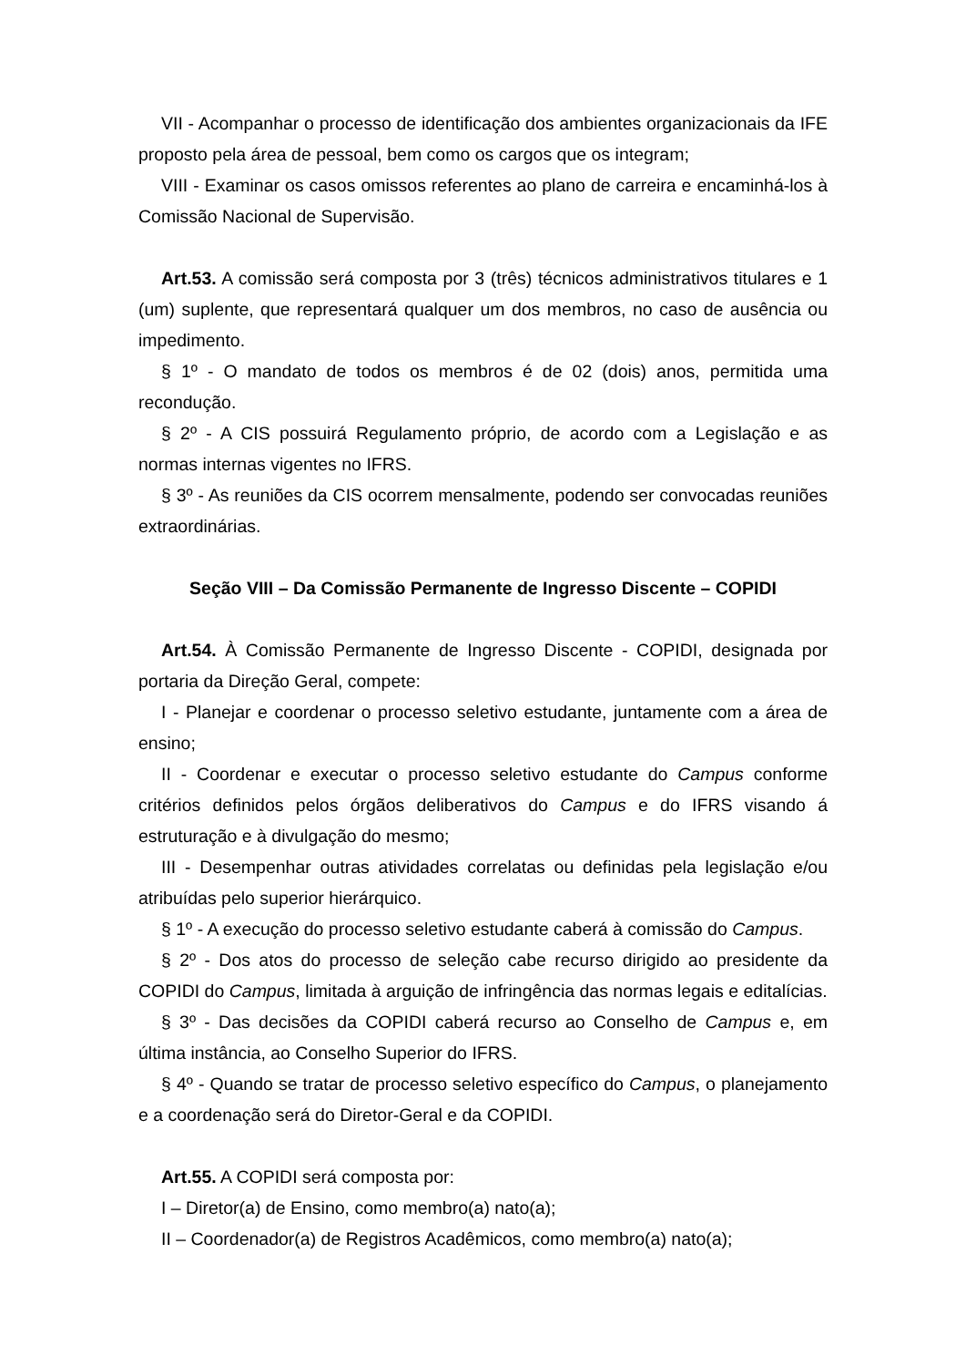VII - Acompanhar o processo de identificação dos ambientes organizacionais da IFE proposto pela área de pessoal, bem como os cargos que os integram;
VIII - Examinar os casos omissos referentes ao plano de carreira e encaminhá-los à Comissão Nacional de Supervisão.
Art.53. A comissão será composta por 3 (três) técnicos administrativos titulares e 1 (um) suplente, que representará qualquer um dos membros, no caso de ausência ou impedimento.
§ 1º - O mandato de todos os membros é de 02 (dois) anos, permitida uma recondução.
§ 2º - A CIS possuirá Regulamento próprio, de acordo com a Legislação e as normas internas vigentes no IFRS.
§ 3º - As reuniões da CIS ocorrem mensalmente, podendo ser convocadas reuniões extraordinárias.
Seção VIII – Da Comissão Permanente de Ingresso Discente – COPIDI
Art.54. À Comissão Permanente de Ingresso Discente - COPIDI, designada por portaria da Direção Geral, compete:
I - Planejar e coordenar o processo seletivo estudante, juntamente com a área de ensino;
II - Coordenar e executar o processo seletivo estudante do Campus conforme critérios definidos pelos órgãos deliberativos do Campus e do IFRS visando á estruturação e à divulgação do mesmo;
III - Desempenhar outras atividades correlatas ou definidas pela legislação e/ou atribuídas pelo superior hierárquico.
§ 1º - A execução do processo seletivo estudante caberá à comissão do Campus.
§ 2º - Dos atos do processo de seleção cabe recurso dirigido ao presidente da COPIDI do Campus, limitada à arguição de infringência das normas legais e editalícias.
§ 3º - Das decisões da COPIDI caberá recurso ao Conselho de Campus e, em última instância, ao Conselho Superior do IFRS.
§ 4º - Quando se tratar de processo seletivo específico do Campus, o planejamento e a coordenação será do Diretor-Geral e da COPIDI.
Art.55. A COPIDI será composta por:
I – Diretor(a) de Ensino, como membro(a) nato(a);
II – Coordenador(a) de Registros Acadêmicos, como membro(a) nato(a);